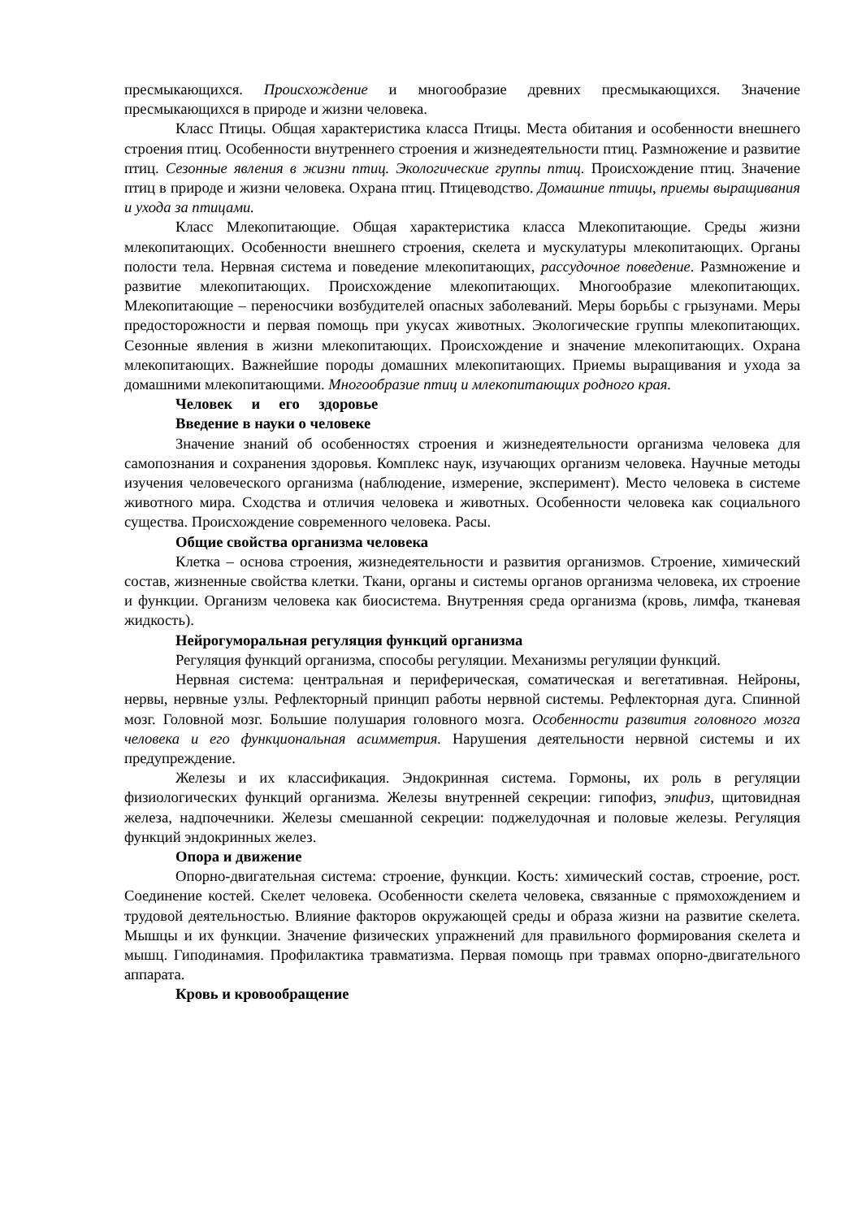пресмыкающихся. Происхождение и многообразие древних пресмыкающихся. Значение пресмыкающихся в природе и жизни человека.
Класс Птицы. Общая характеристика класса Птицы. Места обитания и особенности внешнего строения птиц. Особенности внутреннего строения и жизнедеятельности птиц. Размножение и развитие птиц. Сезонные явления в жизни птиц. Экологические группы птиц. Происхождение птиц. Значение птиц в природе и жизни человека. Охрана птиц. Птицеводство. Домашние птицы, приемы выращивания и ухода за птицами.
Класс Млекопитающие. Общая характеристика класса Млекопитающие. Среды жизни млекопитающих. Особенности внешнего строения, скелета и мускулатуры млекопитающих. Органы полости тела. Нервная система и поведение млекопитающих, рассудочное поведение. Размножение и развитие млекопитающих. Происхождение млекопитающих. Многообразие млекопитающих. Млекопитающие – переносчики возбудителей опасных заболеваний. Меры борьбы с грызунами. Меры предосторожности и первая помощь при укусах животных. Экологические группы млекопитающих. Сезонные явления в жизни млекопитающих. Происхождение и значение млекопитающих. Охрана млекопитающих. Важнейшие породы домашних млекопитающих. Приемы выращивания и ухода за домашними млекопитающими. Многообразие птиц и млекопитающих родного края.
Человек и его здоровье
Введение в науки о человеке
Значение знаний об особенностях строения и жизнедеятельности организма человека для самопознания и сохранения здоровья. Комплекс наук, изучающих организм человека. Научные методы изучения человеческого организма (наблюдение, измерение, эксперимент). Место человека в системе животного мира. Сходства и отличия человека и животных. Особенности человека как социального существа. Происхождение современного человека. Расы.
Общие свойства организма человека
Клетка – основа строения, жизнедеятельности и развития организмов. Строение, химический состав, жизненные свойства клетки. Ткани, органы и системы органов организма человека, их строение и функции. Организм человека как биосистема. Внутренняя среда организма (кровь, лимфа, тканевая жидкость).
Нейрогуморальная регуляция функций организма
Регуляция функций организма, способы регуляции. Механизмы регуляции функций.
Нервная система: центральная и периферическая, соматическая и вегетативная. Нейроны, нервы, нервные узлы. Рефлекторный принцип работы нервной системы. Рефлекторная дуга. Спинной мозг. Головной мозг. Большие полушария головного мозга. Особенности развития головного мозга человека и его функциональная асимметрия. Нарушения деятельности нервной системы и их предупреждение.
Железы и их классификация. Эндокринная система. Гормоны, их роль в регуляции физиологических функций организма. Железы внутренней секреции: гипофиз, эпифиз, щитовидная железа, надпочечники. Железы смешанной секреции: поджелудочная и половые железы. Регуляция функций эндокринных желез.
Опора и движение
Опорно-двигательная система: строение, функции. Кость: химический состав, строение, рост. Соединение костей. Скелет человека. Особенности скелета человека, связанные с прямохождением и трудовой деятельностью. Влияние факторов окружающей среды и образа жизни на развитие скелета. Мышцы и их функции. Значение физических упражнений для правильного формирования скелета и мышц. Гиподинамия. Профилактика травматизма. Первая помощь при травмах опорно-двигательного аппарата.
Кровь и кровообращение